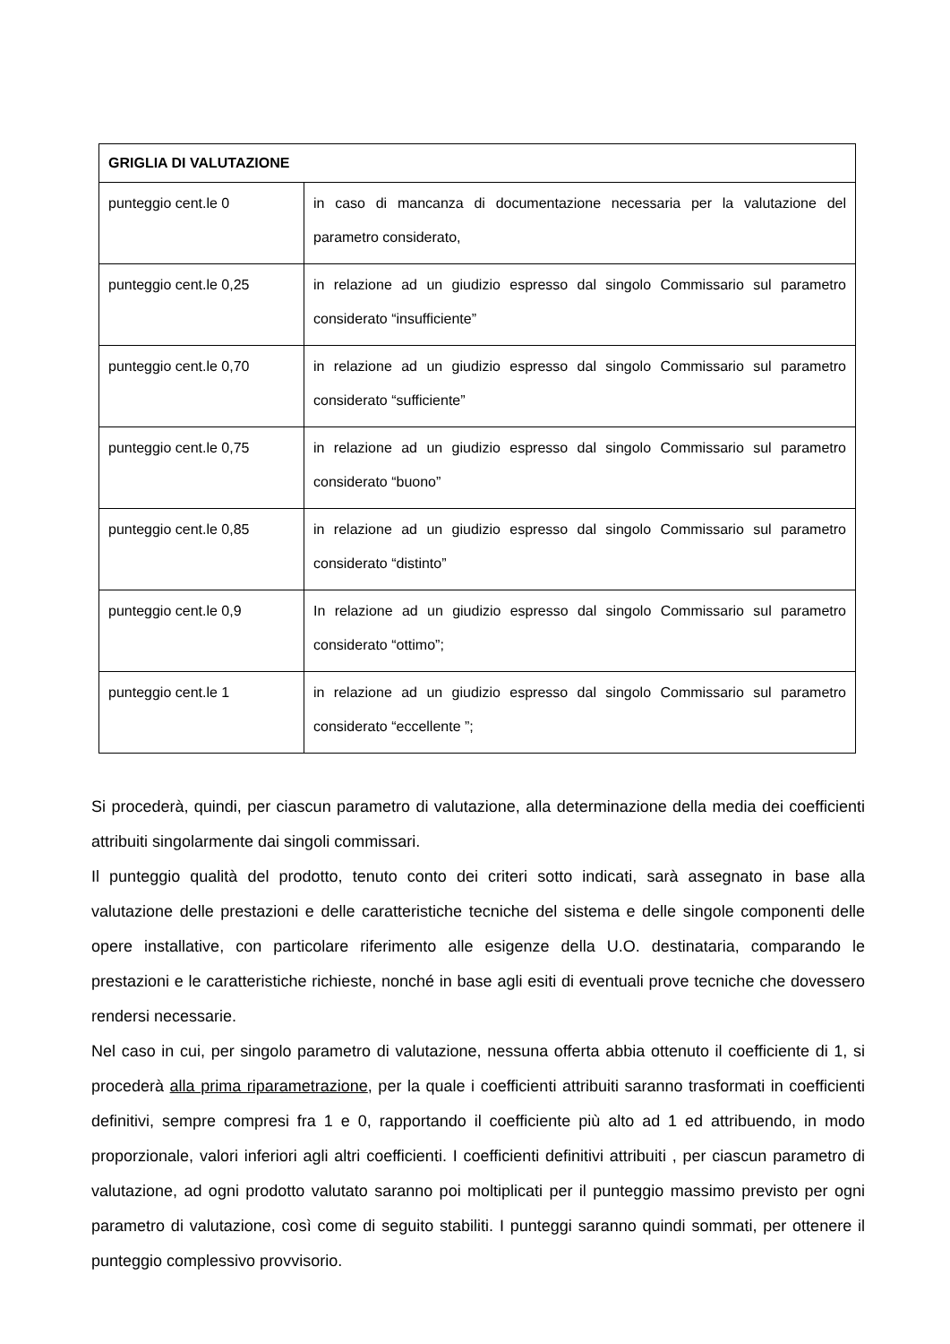| GRIGLIA DI VALUTAZIONE | |
| --- | --- |
| punteggio cent.le 0 | in caso di mancanza di documentazione necessaria per la valutazione del parametro considerato, |
| punteggio cent.le 0,25 | in relazione ad un giudizio espresso dal singolo Commissario sul parametro considerato “insufficiente” |
| punteggio cent.le 0,70 | in relazione ad un giudizio espresso dal singolo Commissario sul parametro considerato “sufficiente” |
| punteggio cent.le 0,75 | in relazione ad un giudizio espresso dal singolo Commissario sul parametro considerato “buono” |
| punteggio cent.le 0,85 | in relazione ad un giudizio espresso dal singolo Commissario sul parametro considerato “distinto” |
| punteggio cent.le 0,9 | In relazione ad un giudizio espresso dal singolo Commissario sul parametro considerato “ottimo”; |
| punteggio cent.le 1 | in relazione ad un giudizio espresso dal singolo Commissario sul parametro considerato “eccellente ”; |
Si procederà, quindi, per ciascun parametro di valutazione, alla determinazione della media dei coefficienti attribuiti singolarmente dai singoli commissari.
Il punteggio qualità del prodotto, tenuto conto dei criteri sotto indicati, sarà assegnato in base alla valutazione delle prestazioni e delle caratteristiche tecniche del sistema e delle singole componenti delle opere installative, con particolare riferimento alle esigenze della U.O. destinataria, comparando le prestazioni e le caratteristiche richieste, nonché in base agli esiti di eventuali prove tecniche che dovessero rendersi necessarie.
Nel caso in cui, per singolo parametro di valutazione, nessuna offerta abbia ottenuto il coefficiente di 1, si procederà alla prima riparametrazione, per la quale i coefficienti attribuiti saranno trasformati in coefficienti definitivi, sempre compresi fra 1 e 0, rapportando il coefficiente più alto ad 1 ed attribuendo, in modo proporzionale, valori inferiori agli altri coefficienti. I coefficienti definitivi attribuiti , per ciascun parametro di valutazione, ad ogni prodotto valutato saranno poi moltiplicati per il punteggio massimo previsto per ogni parametro di valutazione, così come di seguito stabiliti. I punteggi saranno quindi sommati, per ottenere il punteggio complessivo provvisorio.